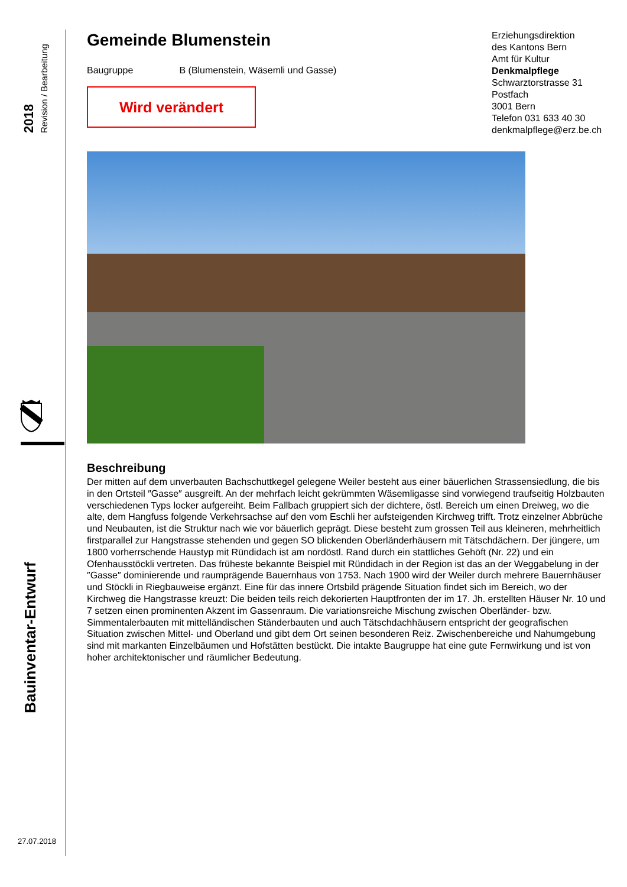2018 Revision / Bearbeitung
Bauinventar-Entwurf
27.07.2018
Erziehungsdirektion
des Kantons Bern
Amt für Kultur
Denkmalpflege
Schwarztorstrasse 31
Postfach
3001 Bern
Telefon 031 633 40 30
denkmalpflege@erz.be.ch
Gemeinde Blumenstein
Baugruppe B (Blumenstein, Wäsemli und Gasse)
Wird verändert
Beschreibung
Der mitten auf dem unverbauten Bachschuttkegel gelegene Weiler besteht aus einer bäuerlichen Strassensiedlung, die bis in den Ortsteil ″Gasse″ ausgreift. An der mehrfach leicht gekrümmten Wäsemligasse sind vorwiegend traufseitig Holzbauten verschiedenen Typs locker aufgereiht. Beim Fallbach gruppiert sich der dichtere, östl. Bereich um einen Dreiweg, wo die alte, dem Hangfuss folgende Verkehrsachse auf den vom Eschli her aufsteigenden Kirchweg trifft. Trotz einzelner Abbrüche und Neubauten, ist die Struktur nach wie vor bäuerlich geprägt. Diese besteht zum grossen Teil aus kleineren, mehrheitlich firstparallel zur Hangstrasse stehenden und gegen SO blickenden Oberländerhäusern mit Tätschdächern. Der jüngere, um 1800 vorherrschende Haustyp mit Ründidach ist am nordöstl. Rand durch ein stattliches Gehöft (Nr. 22) und ein Ofenhausstöckli vertreten. Das früheste bekannte Beispiel mit Ründidach in der Region ist das an der Weggabelung in der ″Gasse″ dominierende und raumprägende Bauernhaus von 1753. Nach 1900 wird der Weiler durch mehrere Bauernhäuser und Stöckli in Riegbauweise ergänzt. Eine für das innere Ortsbild prägende Situation findet sich im Bereich, wo der Kirchweg die Hangstrasse kreuzt: Die beiden teils reich dekorierten Hauptfronten der im 17. Jh. erstellten Häuser Nr. 10 und 7 setzen einen prominenten Akzent im Gassenraum. Die variationsreiche Mischung zwischen Oberländer- bzw. Simmentalerbauten mit mittelländischen Ständerbauten und auch Tätschdachhäusern entspricht der geografischen Situation zwischen Mittel- und Oberland und gibt dem Ort seinen besonderen Reiz. Zwischenbereiche und Nahumgebung sind mit markanten Einzelbäumen und Hofstätten bestückt. Die intakte Baugruppe hat eine gute Fernwirkung und ist von hoher architektonischer und räumlicher Bedeutung.